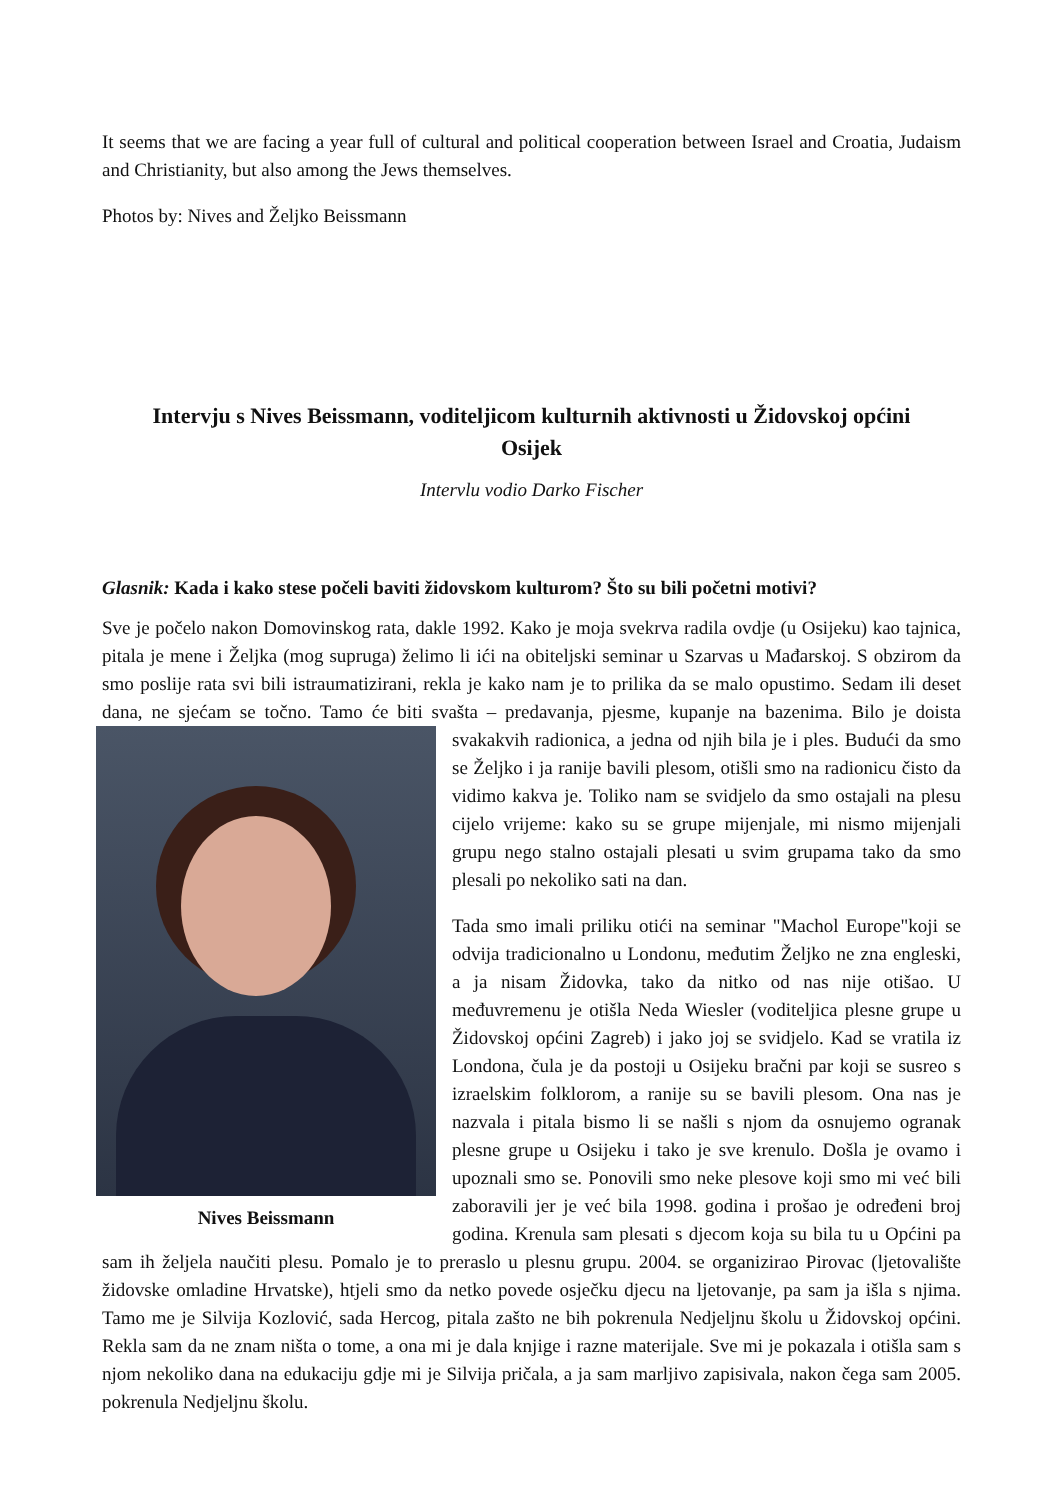It seems that we are facing a year full of cultural and political cooperation between Israel and Croatia, Judaism and Christianity, but also among the Jews themselves.
Photos by: Nives and Željko Beissmann
Intervju s Nives Beissmann, voditeljicom kulturnih aktivnosti u Židovskoj općini Osijek
Intervlu vodio Darko Fischer
Glasnik: Kada i kako stese počeli baviti židovskom kulturom? Što su bili početni motivi?
Sve je počelo nakon Domovinskog rata, dakle 1992. Kako je moja svekrva radila ovdje (u Osijeku) kao tajnica, pitala je mene i Željka (mog supruga) želimo li ići na obiteljski seminar u Szarvas u Mađarskoj. S obzirom da smo poslije rata svi bili istraumatizirani, rekla je kako nam je to prilika da se malo opustimo. Sedam ili deset dana, ne sjećam se točno. Tamo će biti svašta – predavanja, pjesme, kupanje na bazenima. Bilo je doista svakakvih radionica, a jedna od njih bila je i ples. Budući da smo Nives Beissmann se Željko i ja ranije bavili plesom, otišli smo na radionicu čisto da vidimo kakva je. Toliko nam se svidjelo da smo ostajali na plesu cijelo vrijeme: kako su se grupe mijenjale, mi nismo mijenjali grupu nego stalno ostajali plesati u svim grupama tako da smo plesali po nekoliko sati na dan.
Tada smo imali priliku otići na seminar "Machol Europe"koji se odvija tradicionalno u Londonu, međutim Željko ne zna engleski, a ja nisam Židovka, tako da nitko od nas nije otišao. U međuvremenu je otišla Neda Wiesler (voditeljica plesne grupe u Židovskoj općini Zagreb) i jako joj se svidjelo. Kad se vratila iz Londona, čula je da postoji u Osijeku bračni par koji se susreo s izraelskim folklorom, a ranije su se bavili plesom. Ona nas je nazvala i pitala bismo li se našli s njom da osnujemo ogranak plesne grupe u Osijeku i tako je sve krenulo. Došla je ovamo i upoznali smo se. Ponovili smo neke plesove koji smo mi već bili zaboravili jer je već bila 1998. godina i prošao je određeni broj godina. Krenula sam plesati s djecom koja su bila tu u Općini pa sam ih željela naučiti plesu. Pomalo je to preraslo u plesnu grupu. 2004. se organizirao Pirovac (ljetovalište židovske omladine Hrvatske), htjeli smo da netko povede osječku djecu na ljetovanje, pa sam ja išla s njima. Tamo me je Silvija Kozlović, sada Hercog, pitala zašto ne bih pokrenula Nedjeljnu školu u Židovskoj općini. Rekla sam da ne znam ništa o tome, a ona mi je dala knjige i razne materijale. Sve mi je pokazala i otišla sam s njom nekoliko dana na edukaciju gdje mi je Silvija pričala, a ja sam marljivo zapisivala, nakon čega sam 2005. pokrenula Nedjeljnu školu.